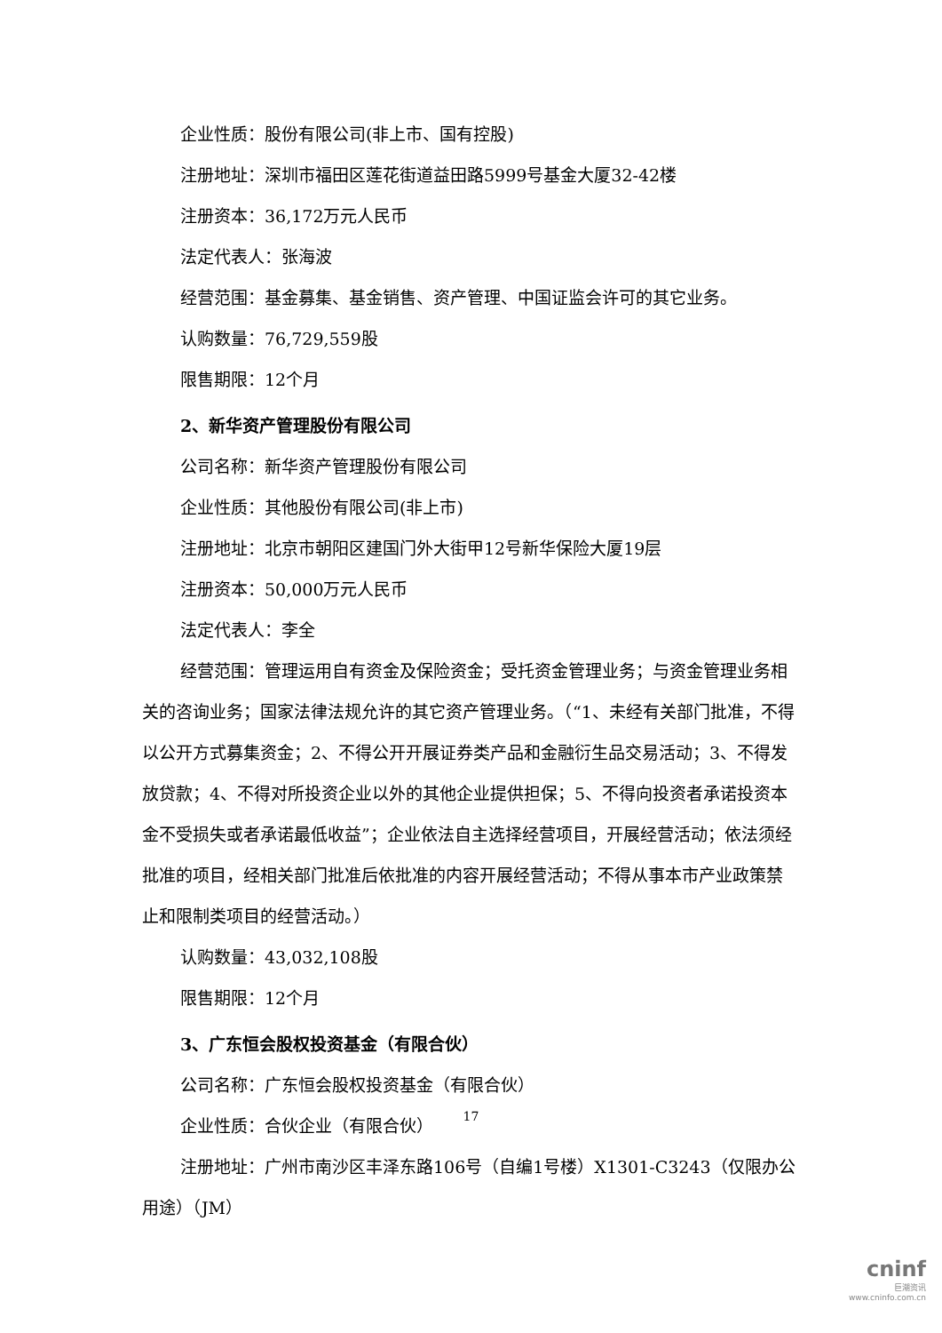企业性质：股份有限公司(非上市、国有控股)
注册地址：深圳市福田区莲花街道益田路5999号基金大厦32-42楼
注册资本：36,172万元人民币
法定代表人：张海波
经营范围：基金募集、基金销售、资产管理、中国证监会许可的其它业务。
认购数量：76,729,559股
限售期限：12个月
2、新华资产管理股份有限公司
公司名称：新华资产管理股份有限公司
企业性质：其他股份有限公司(非上市)
注册地址：北京市朝阳区建国门外大街甲12号新华保险大厦19层
注册资本：50,000万元人民币
法定代表人：李全
经营范围：管理运用自有资金及保险资金；受托资金管理业务；与资金管理业务相关的咨询业务；国家法律法规允许的其它资产管理业务。（“1、未经有关部门批准，不得以公开方式募集资金；2、不得公开开展证券类产品和金融衍生品交易活动；3、不得发放贷款；4、不得对所投资企业以外的其他企业提供担保；5、不得向投资者承诺投资本金不受损失或者承诺最低收益”；企业依法自主选择经营项目，开展经营活动；依法须经批准的项目，经相关部门批准后依批准的内容开展经营活动；不得从事本市产业政策禁止和限制类项目的经营活动。）
认购数量：43,032,108股
限售期限：12个月
3、广东恒会股权投资基金（有限合伙）
公司名称：广东恒会股权投资基金（有限合伙）
企业性质：合伙企业（有限合伙）
注册地址：广州市南沙区丰泽东路106号（自编1号楼）X1301-C3243（仅限办公用途）（JM）
17
cninf
巨潮资讯
www.cninfo.com.cn